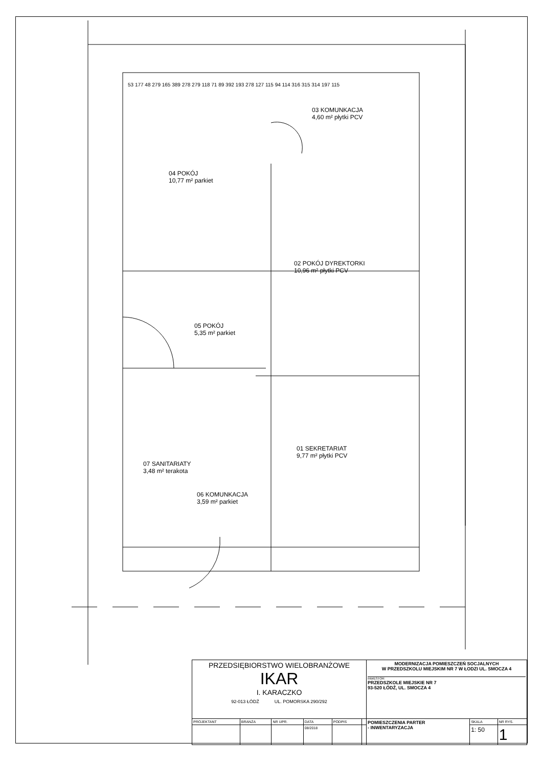04 POKÓJ
10,77 m² parkiet
03 KOMUNKACJA
4,60 m² płytki PCV
02 POKÓJ DYREKTORKI
10,96 m² płytki PCV
05 POKÓJ
5,35 m² parkiet
01 SEKRETARIAT
9,77 m² płytki PCV
07 SANITARIATY
3,48 m² terakota
06 KOMUNKACJA
3,59 m² parkiet
53 177 48 279 165 389 278 279 118 71 89 392 193 278 127 115 94 114 316 315 314 197 115
| PRZEDSIĘBIORSTWO WIELOBRANŻOWE IKAR I. KARACZKO 92-013 ŁÓDŹ UL. POMORSKA 290/292 | | | | | | MODERNIZACJA POMIESZCZEŃ SOCJALNYCH W PRZEDSZKOLU MIEJSKIM NR 7 W ŁODZI UL. SMOCZA 4 INWESTOR: PRZEDSZKOLE MIEJSKIE NR 7 93-520 ŁÓDŹ, UL. SMOCZA 4 | | |
| PROJEKTANT | BRANŻA | NR UPR. | DATA | PODPIS | | POMIESZCZENIA PARTER - INWENTARYZACJA | SKALA | NR RYS. |
| | | | 08/2018 | | | | 1: 50 | 1 |